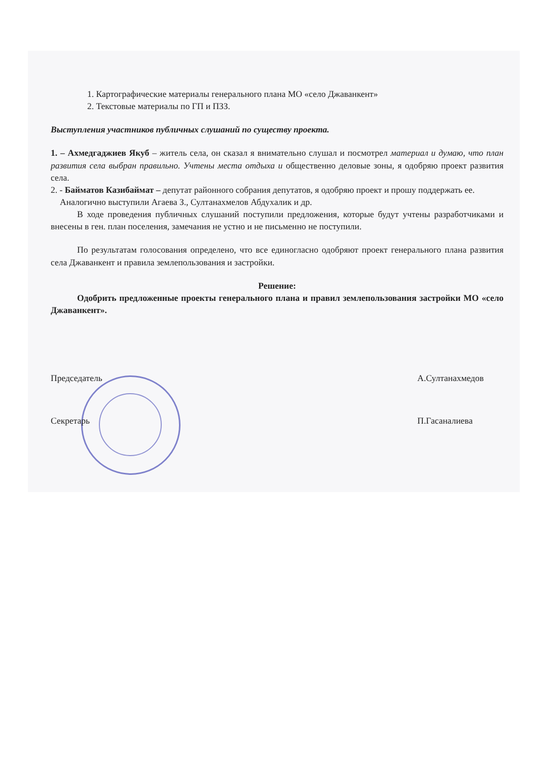1. Картографические материалы генерального плана МО «село Джаванкент»
2. Текстовые материалы по ГП и ПЗЗ.
Выступления участников публичных слушаний по существу проекта.
1. – Ахмедгаджиев Якуб – житель села, он сказал я внимательно слушал и посмотрел материал и думаю, что план развития села выбран правильно. Учтены места отдыха и общественно деловые зоны, я одобряю проект развития села.
2. - Байматов Казибаймат – депутат районного собрания депутатов, я одобряю проект и прошу поддержать ее.
Аналогично выступили Агаева З., Султанахмелов Абдухалик и др.
В ходе проведения публичных слушаний поступили предложения, которые будут учтены разработчиками и внесены в ген. план поселения, замечания не устно и не письменно не поступили.
По результатам голосования определено, что все единогласно одобряют проект генерального плана развития села Джаванкент и правила землепользования и застройки.
Решение:
Одобрить предложенные проекты генерального плана и правил землепользования застройки МО «село Джаванкент».
Председатель А.Султанахмедов
Секретарь П.Гасаналиева